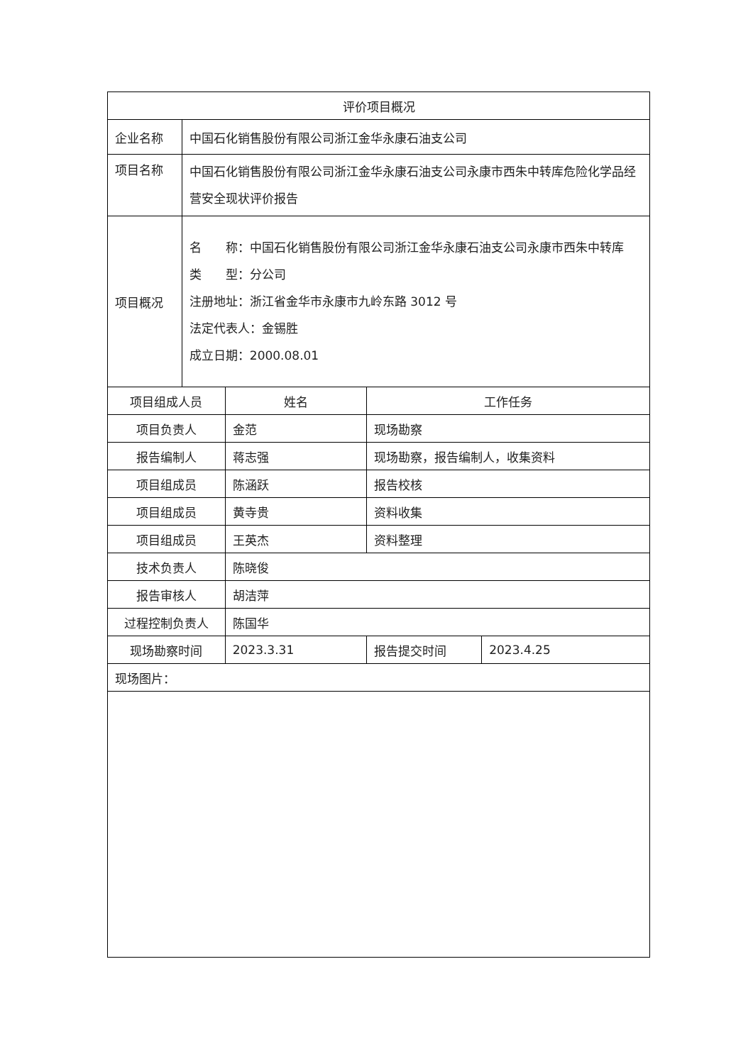| 评价项目概况 | | | | |
| --- | --- | --- | --- | --- |
| 企业名称 | 中国石化销售股份有限公司浙江金华永康石油支公司 | | | |
| 项目名称 | 中国石化销售股份有限公司浙江金华永康石油支公司永康市西朱中转库危险化学品经营安全现状评价报告 | | | |
| 项目概况 | 名 称：中国石化销售股份有限公司浙江金华永康石油支公司永康市西朱中转库 类 型：分公司 注册地址：浙江省金华市永康市九岭东路 3012 号 法定代表人：金锡胜 成立日期：2000.08.01 | | | |
| 项目组成人员 | | 姓名 | 工作任务 | |
| 项目负责人 | | 金范 | 现场勘察 | |
| 报告编制人 | | 蒋志强 | 现场勘察，报告编制人，收集资料 | |
| 项目组成员 | | 陈涵跃 | 报告校核 | |
| 项目组成员 | | 黄寺贵 | 资料收集 | |
| 项目组成员 | | 王英杰 | 资料整理 | |
| 技术负责人 | | 陈晓俊 | | |
| 报告审核人 | | 胡洁萍 | | |
| 过程控制负责人 | | 陈国华 | | |
| 现场勘察时间 | | 2023.3.31 | 报告提交时间 | 2023.4.25 |
| 现场图片： | | | | |